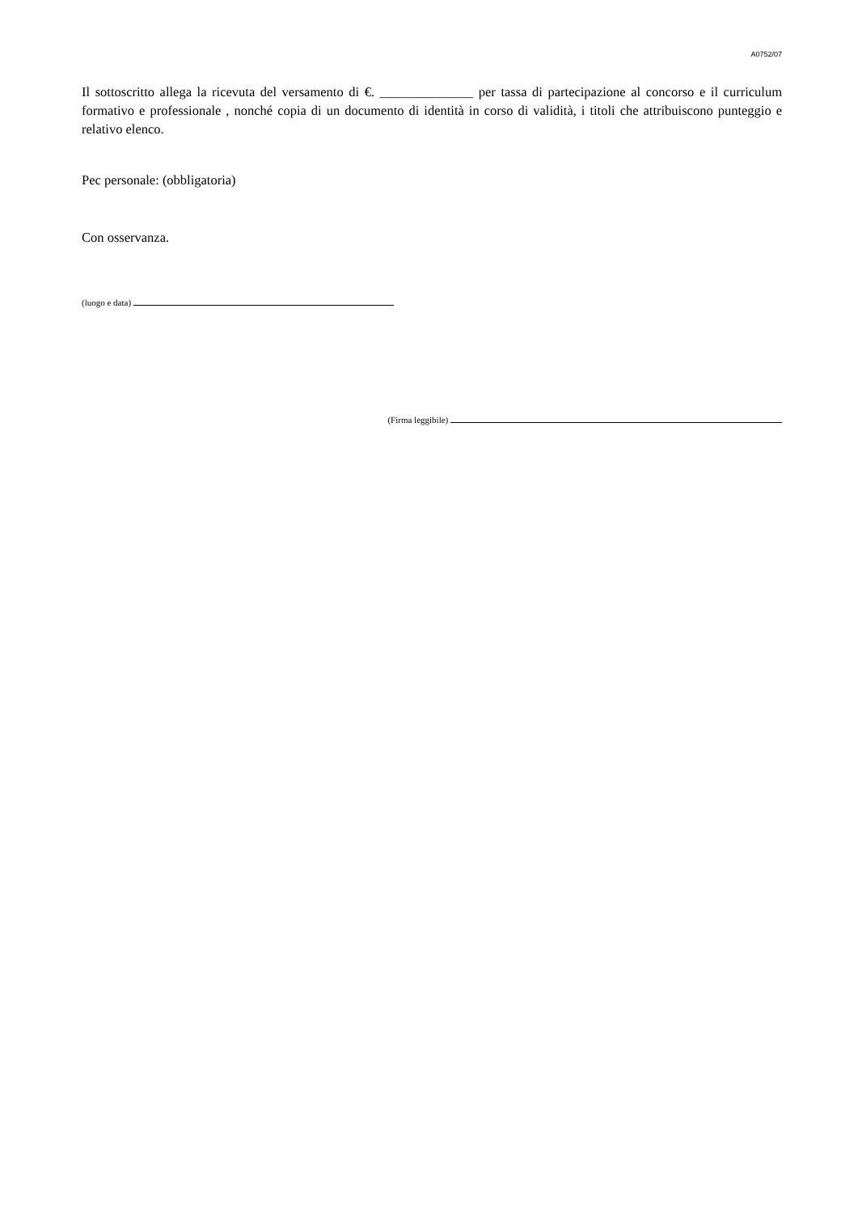A0752/07
Il sottoscritto allega la ricevuta del versamento di €. ______________ per tassa di partecipazione al concorso e il curriculum formativo e professionale , nonché copia di un documento di identità in corso di validità, i titoli che attribuiscono punteggio e relativo elenco.
Pec personale: (obbligatoria)
Con osservanza.
(luogo e data)
(Firma leggibile)